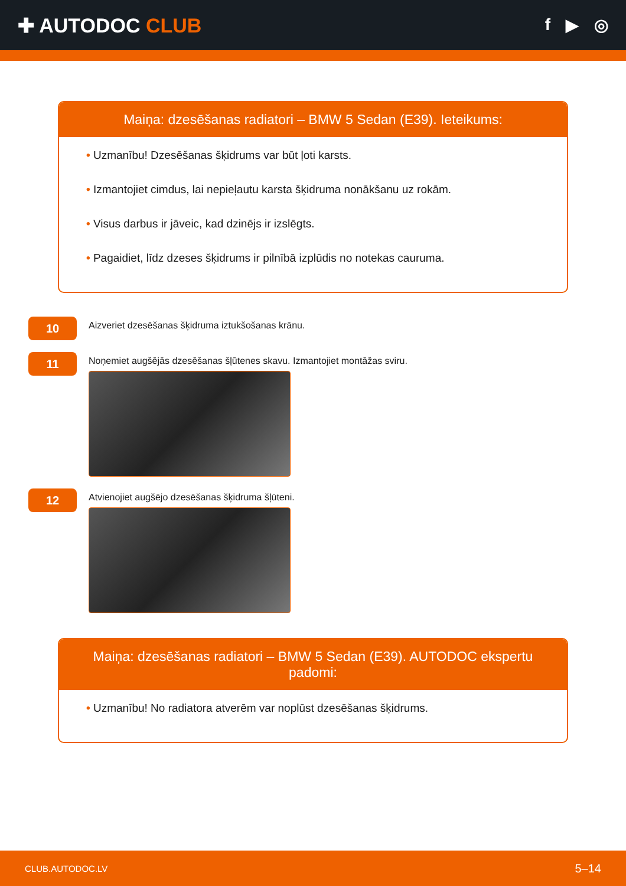✚ AUTODOC CLUB
f ▶ ◎
Maiņa: dzesēšanas radiatori – BMW 5 Sedan (E39). Ieteikums:
• Uzmanību! Dzesēšanas šķidrums var būt ļoti karsts.
• Izmantojiet cimdus, lai nepieļautu karsta šķidruma nonākšanu uz rokām.
• Visus darbus ir jāveic, kad dzinējs ir izslēgts.
• Pagaidiet, līdz dzeses šķidrums ir pilnībā izplūdis no notekas cauruma.
10
Aizveriet dzesēšanas šķidruma iztukšošanas krānu.
11
Noņemiet augšējās dzesēšanas šļūtenes skavu. Izmantojiet montāžas sviru.
12
Atvienojiet augšējo dzesēšanas šķidruma šļūteni.
Maiņa: dzesēšanas radiatori – BMW 5 Sedan (E39). AUTODOC ekspertu padomi:
• Uzmanību! No radiatora atverēm var noplūst dzesēšanas šķidrums.
CLUB.AUTODOC.LV 5–14